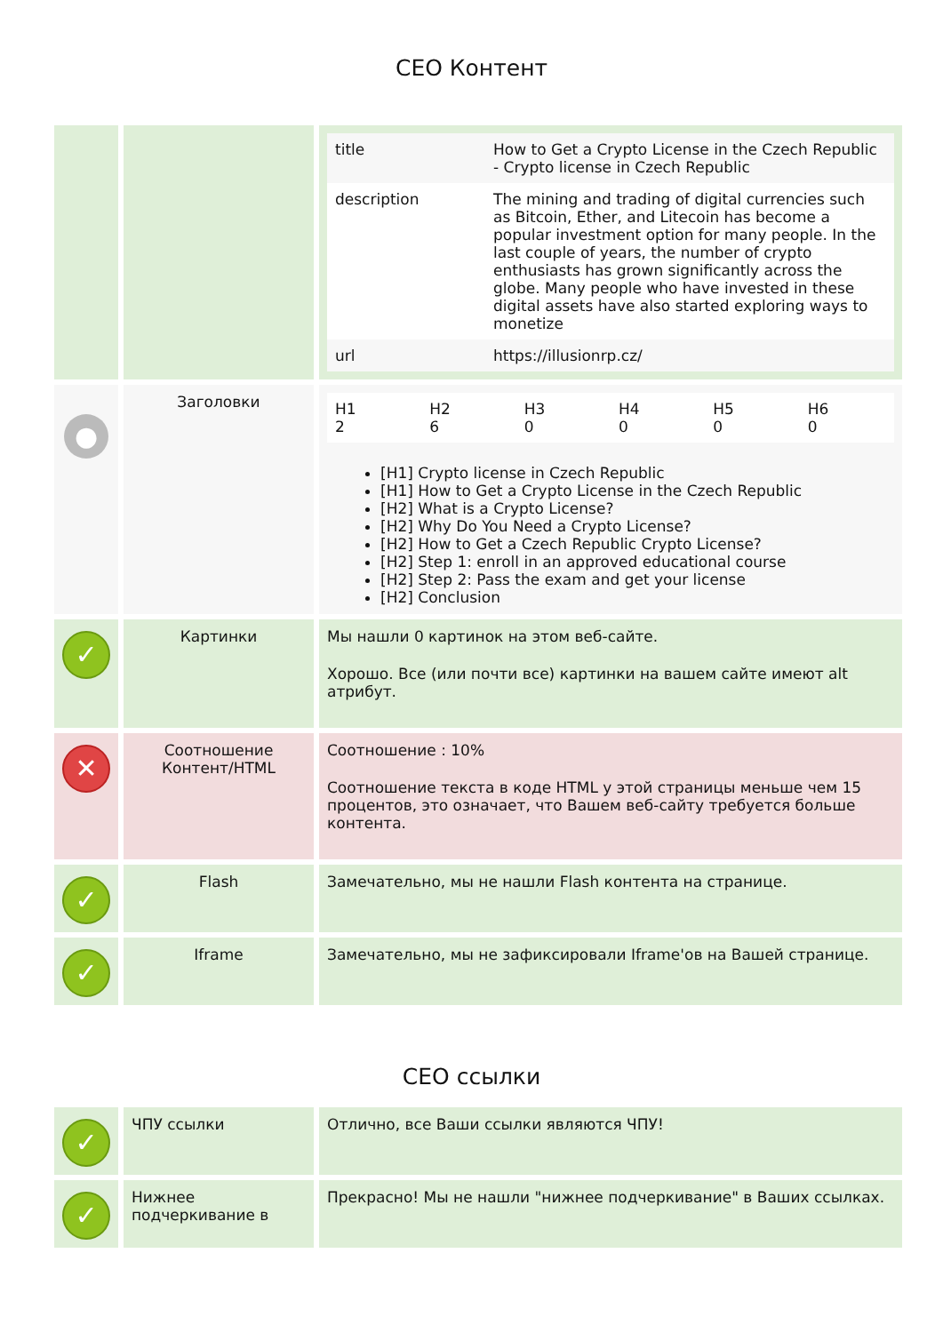СЕО Контент
| | | / title / How to Get a Crypto License in the Czech Republic - Crypto license in Czech Republic / / description / The mining and trading of digital currencies such as Bitcoin, Ether, and Litecoin has become a popular investment option for many people. In the last couple of years, the number of crypto enthusiasts has grown significantly across the globe. Many people who have invested in these digital assets have also started exploring ways to monetize / / url / https://illusionrp.cz/ / |
| ● | Заголовки | / H1 2 / H2 6 / H3 0 / H4 0 / H5 0 / H6 0 / [H1] Crypto license in Czech Republic [H1] How to Get a Crypto License in the Czech Republic [H2] What is a Crypto License? [H2] Why Do You Need a Crypto License? [H2] How to Get a Czech Republic Crypto License? [H2] Step 1: enroll in an approved educational course [H2] Step 2: Pass the exam and get your license [H2] Conclusion |
| ✓ | Картинки | Мы нашли 0 картинок на этом веб-сайте. Хорошо. Все (или почти все) картинки на вашем сайте имеют alt атрибут. |
| ✕ | Соотношение Контент/HTML | Соотношение : 10% Соотношение текста в коде HTML у этой страницы меньше чем 15 процентов, это означает, что Вашем веб-сайту требуется больше контента. |
| ✓ | Flash | Замечательно, мы не нашли Flash контента на странице. |
| ✓ | Iframe | Замечательно, мы не зафиксировали Iframe'ов на Вашей странице. |
СЕО ссылки
| ✓ | ЧПУ ссылки | Отлично, все Ваши ссылки являются ЧПУ! |
| ✓ | Нижнее подчеркивание в | Прекрасно! Мы не нашли "нижнее подчеркивание" в Ваших ссылках. |